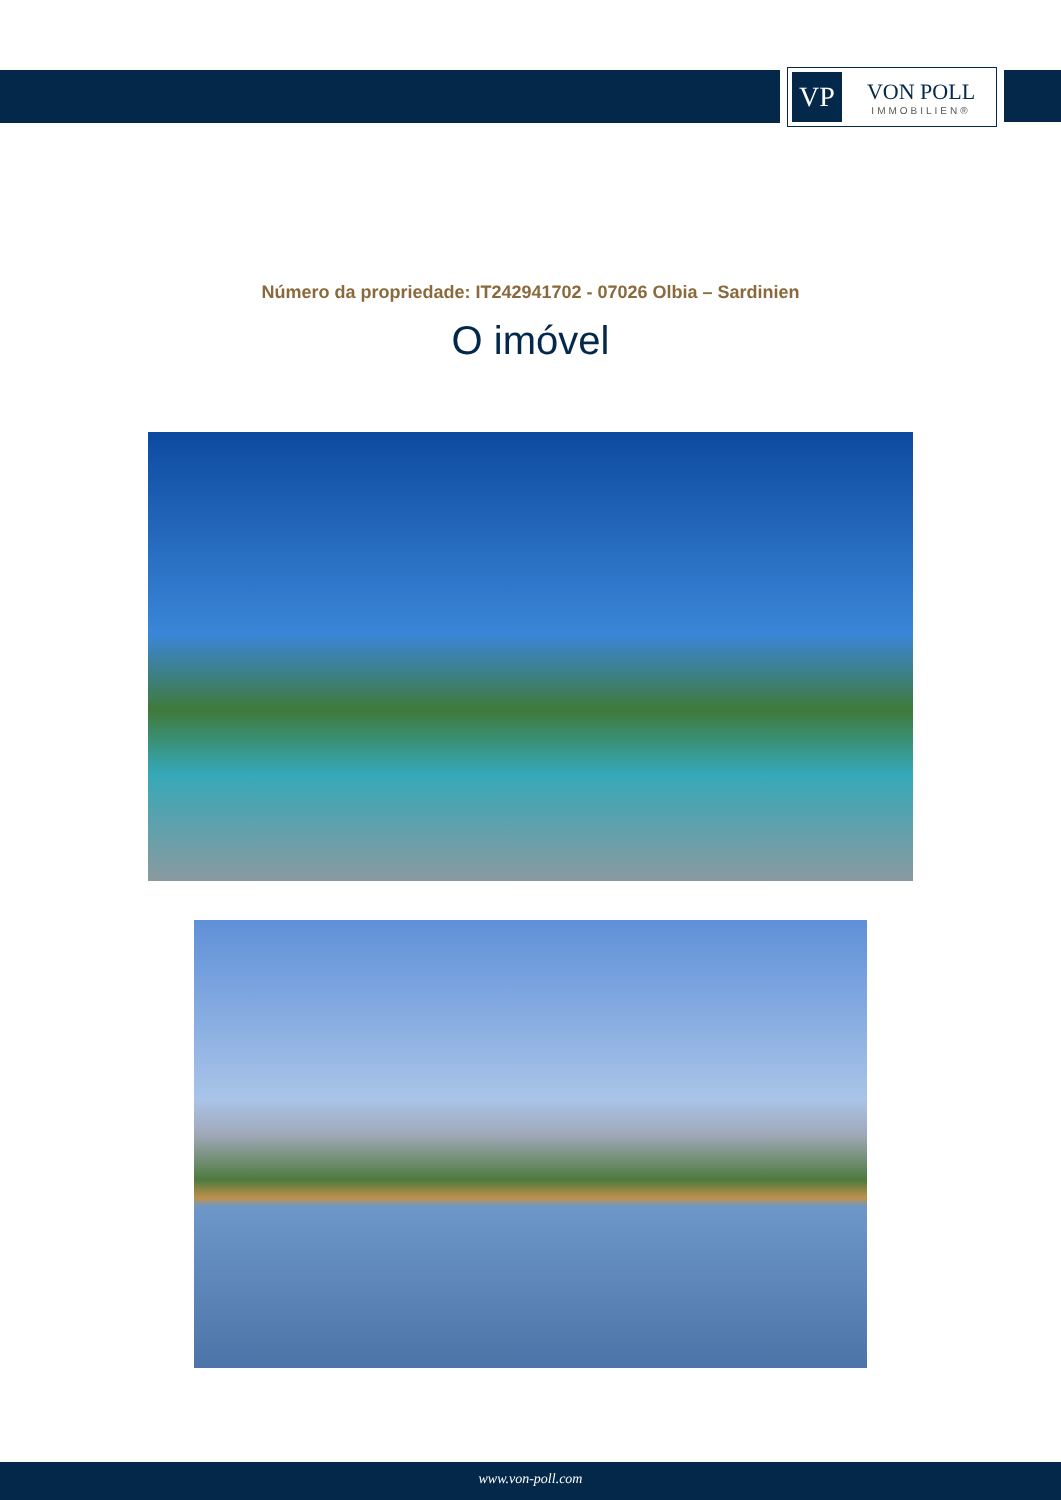VP
VON POLL
IMMOBILIEN®
Número da propriedade: IT242941702 - 07026 Olbia – Sardinien
O imóvel
www.von-poll.com